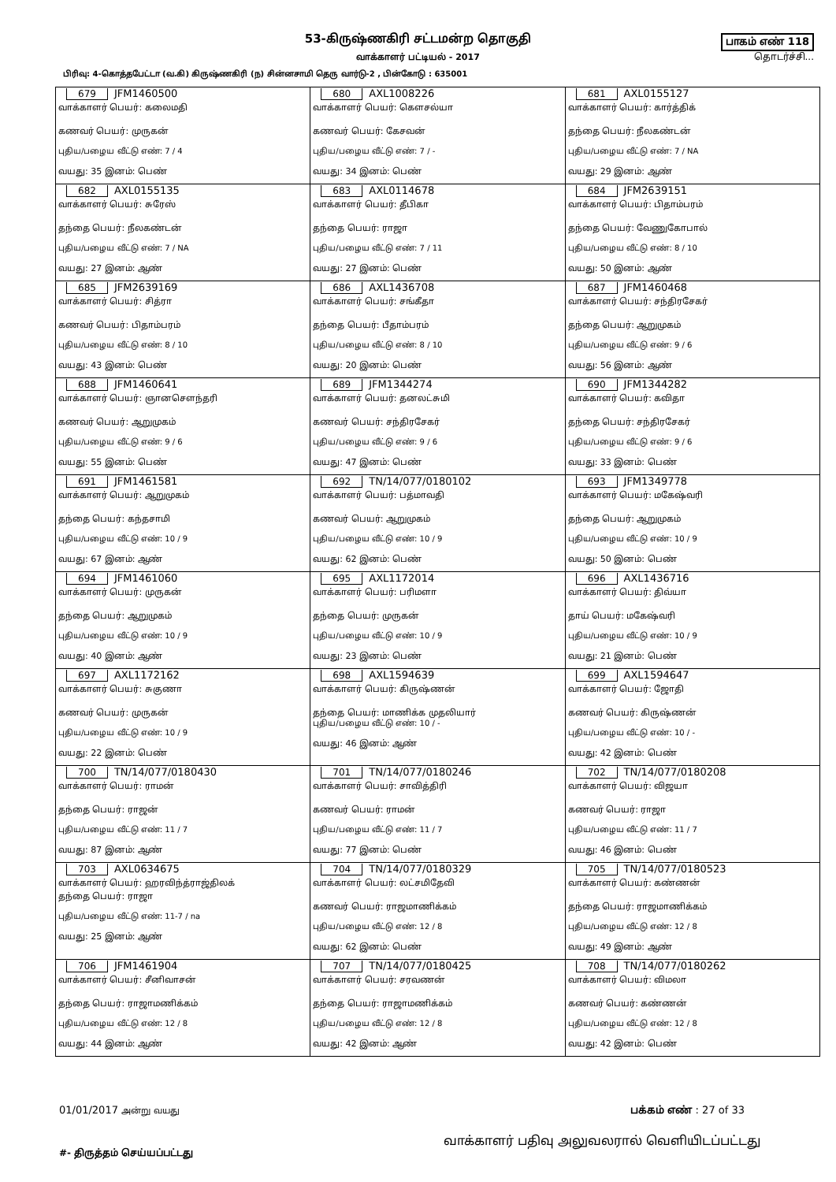53-கிருஷ்ணகிரி சட்டமன்ற தொகுதி
வாக்காளர் பட்டியல் - 2017
பிரிவு: 4-கொத்தபேட்டா (வ.கி) கிருஷ்ணகிரி (ந) சின்னசாமி தெரு வார்டு-2 , பின்கோடு : 635001
பாகம் எண் 118
தொடர்ச்சி...
| 679 JFM1460500 வாக்காளர் பெயர்: கலைமதி கணவர் பெயர்: முருகன் புதிய/பழைய வீட்டு எண்: 7 / 4 வயது: 35 இனம்: பெண் | 680 AXL1008226 வாக்காளர் பெயர்: கௌசல்யா கணவர் பெயர்: கேசவன் புதிய/பழைய வீட்டு எண்: 7 / - வயது: 34 இனம்: பெண் | 681 AXL0155127 வாக்காளர் பெயர்: கார்த்திக் தந்தை பெயர்: நீலகண்டன் புதிய/பழைய வீட்டு எண்: 7 / NA வயது: 29 இனம்: ஆண் |
| 682 AXL0155135 வாக்காளர் பெயர்: சுரேஸ் தந்தை பெயர்: நீலகண்டன் புதிய/பழைய வீட்டு எண்: 7 / NA வயது: 27 இனம்: ஆண் | 683 AXL0114678 வாக்காளர் பெயர்: தீபிகா தந்தை பெயர்: ராஜா புதிய/பழைய வீட்டு எண்: 7 / 11 வயது: 27 இனம்: பெண் | 684 JFM2639151 வாக்காளர் பெயர்: பிதாம்பரம் தந்தை பெயர்: வேணுகோபால் புதிய/பழைய வீட்டு எண்: 8 / 10 வயது: 50 இனம்: ஆண் |
| 685 JFM2639169 வாக்காளர் பெயர்: சித்ரா கணவர் பெயர்: பிதாம்பரம் புதிய/பழைய வீட்டு எண்: 8 / 10 வயது: 43 இனம்: பெண் | 686 AXL1436708 வாக்காளர் பெயர்: சங்கீதா தந்தை பெயர்: பீதாம்பரம் புதிய/பழைய வீட்டு எண்: 8 / 10 வயது: 20 இனம்: பெண் | 687 JFM1460468 வாக்காளர் பெயர்: சந்திரசேகர் தந்தை பெயர்: ஆறுமுகம் புதிய/பழைய வீட்டு எண்: 9 / 6 வயது: 56 இனம்: ஆண் |
| 688 JFM1460641 வாக்காளர் பெயர்: ஞானசௌந்தரி கணவர் பெயர்: ஆறுமுகம் புதிய/பழைய வீட்டு எண்: 9 / 6 வயது: 55 இனம்: பெண் | 689 JFM1344274 வாக்காளர் பெயர்: தனலட்சுமி கணவர் பெயர்: சந்திரசேகர் புதிய/பழைய வீட்டு எண்: 9 / 6 வயது: 47 இனம்: பெண் | 690 JFM1344282 வாக்காளர் பெயர்: கவிதா தந்தை பெயர்: சந்திரசேகர் புதிய/பழைய வீட்டு எண்: 9 / 6 வயது: 33 இனம்: பெண் |
| 691 JFM1461581 வாக்காளர் பெயர்: ஆறுமுகம் தந்தை பெயர்: கந்தசாமி புதிய/பழைய வீட்டு எண்: 10 / 9 வயது: 67 இனம்: ஆண் | 692 TN/14/077/0180102 வாக்காளர் பெயர்: பத்மாவதி கணவர் பெயர்: ஆறுமுகம் புதிய/பழைய வீட்டு எண்: 10 / 9 வயது: 62 இனம்: பெண் | 693 JFM1349778 வாக்காளர் பெயர்: மகேஷ்வரி தந்தை பெயர்: ஆறுமுகம் புதிய/பழைய வீட்டு எண்: 10 / 9 வயது: 50 இனம்: பெண் |
| 694 JFM1461060 வாக்காளர் பெயர்: முருகன் தந்தை பெயர்: ஆறுமுகம் புதிய/பழைய வீட்டு எண்: 10 / 9 வயது: 40 இனம்: ஆண் | 695 AXL1172014 வாக்காளர் பெயர்: பரிமளா தந்தை பெயர்: முருகன் புதிய/பழைய வீட்டு எண்: 10 / 9 வயது: 23 இனம்: பெண் | 696 AXL1436716 வாக்காளர் பெயர்: திவ்யா தாய் பெயர்: மகேஷ்வரி புதிய/பழைய வீட்டு எண்: 10 / 9 வயது: 21 இனம்: பெண் |
| 697 AXL1172162 வாக்காளர் பெயர்: சுகுணா கணவர் பெயர்: முருகன் புதிய/பழைய வீட்டு எண்: 10 / 9 வயது: 22 இனம்: பெண் | 698 AXL1594639 வாக்காளர் பெயர்: கிருஷ்ணன் தந்தை பெயர்: மாணிக்க முதலியார் புதிய/பழைய வீட்டு எண்: 10 / - வயது: 46 இனம்: ஆண் | 699 AXL1594647 வாக்காளர் பெயர்: ஜோதி கணவர் பெயர்: கிருஷ்ணன் புதிய/பழைய வீட்டு எண்: 10 / - வயது: 42 இனம்: பெண் |
| 700 TN/14/077/0180430 வாக்காளர் பெயர்: ராமன் தந்தை பெயர்: ராஜன் புதிய/பழைய வீட்டு எண்: 11 / 7 வயது: 87 இனம்: ஆண் | 701 TN/14/077/0180246 வாக்காளர் பெயர்: சாவித்திரி கணவர் பெயர்: ராமன் புதிய/பழைய வீட்டு எண்: 11 / 7 வயது: 77 இனம்: பெண் | 702 TN/14/077/0180208 வாக்காளர் பெயர்: விஜயா கணவர் பெயர்: ராஜா புதிய/பழைய வீட்டு எண்: 11 / 7 வயது: 46 இனம்: பெண் |
| 703 AXL0634675 வாக்காளர் பெயர்: ஹரவிந்த்ராஜ்திலக் தந்தை பெயர்: ராஜா புதிய/பழைய வீட்டு எண்: 11-7 / na வயது: 25 இனம்: ஆண் | 704 TN/14/077/0180329 வாக்காளர் பெயர்: லட்சமிதேவி கணவர் பெயர்: ராஜமாணிக்கம் புதிய/பழைய வீட்டு எண்: 12 / 8 வயது: 62 இனம்: பெண் | 705 TN/14/077/0180523 வாக்காளர் பெயர்: கண்ணன் தந்தை பெயர்: ராஜமாணிக்கம் புதிய/பழைய வீட்டு எண்: 12 / 8 வயது: 49 இனம்: ஆண் |
| 706 JFM1461904 வாக்காளர் பெயர்: சீனிவாசன் தந்தை பெயர்: ராஜாமணிக்கம் புதிய/பழைய வீட்டு எண்: 12 / 8 வயது: 44 இனம்: ஆண் | 707 TN/14/077/0180425 வாக்காளர் பெயர்: சரவணன் தந்தை பெயர்: ராஜாமணிக்கம் புதிய/பழைய வீட்டு எண்: 12 / 8 வயது: 42 இனம்: ஆண் | 708 TN/14/077/0180262 வாக்காளர் பெயர்: விமலா கணவர் பெயர்: கண்ணன் புதிய/பழைய வீட்டு எண்: 12 / 8 வயது: 42 இனம்: பெண் |
01/01/2017 அன்று வயது
பக்கம் எண் : 27 of 33
#- திருத்தம் செய்யப்பட்டது
வாக்காளர் பதிவு அலுவலரால் வெளியிடப்பட்டது